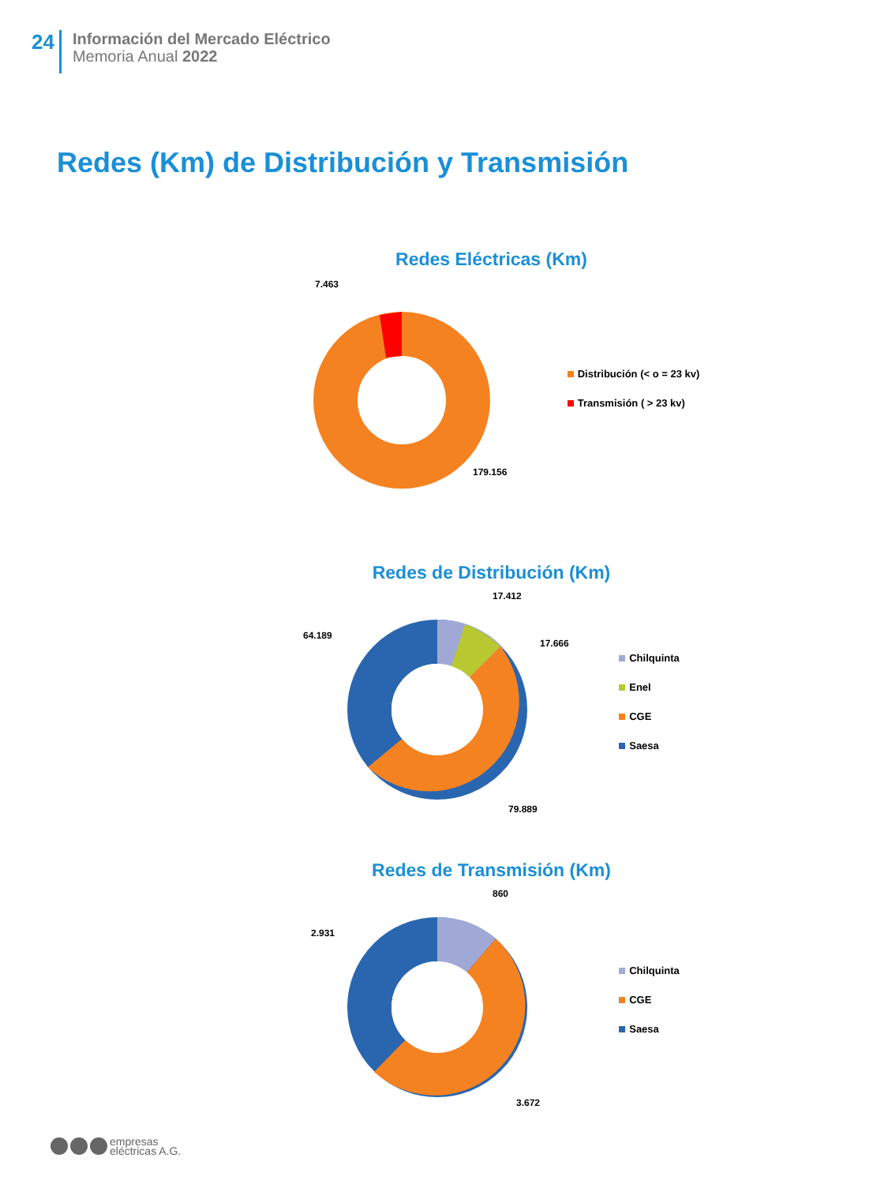24
Información del Mercado Eléctrico
Memoria Anual 2022
Redes (Km) de Distribución y Transmisión
Redes Eléctricas (Km)
7.463
179.156
Distribución (< o = 23 kv)
Transmisión ( > 23 kv)
Redes de Distribución (Km)
17.412
17.666
64.189
79.889
Chilquinta
Enel
CGE
Saesa
Redes de Transmisión (Km)
860
2.931
3.672
Chilquinta
CGE
Saesa
empresas
eléctricas A.G.